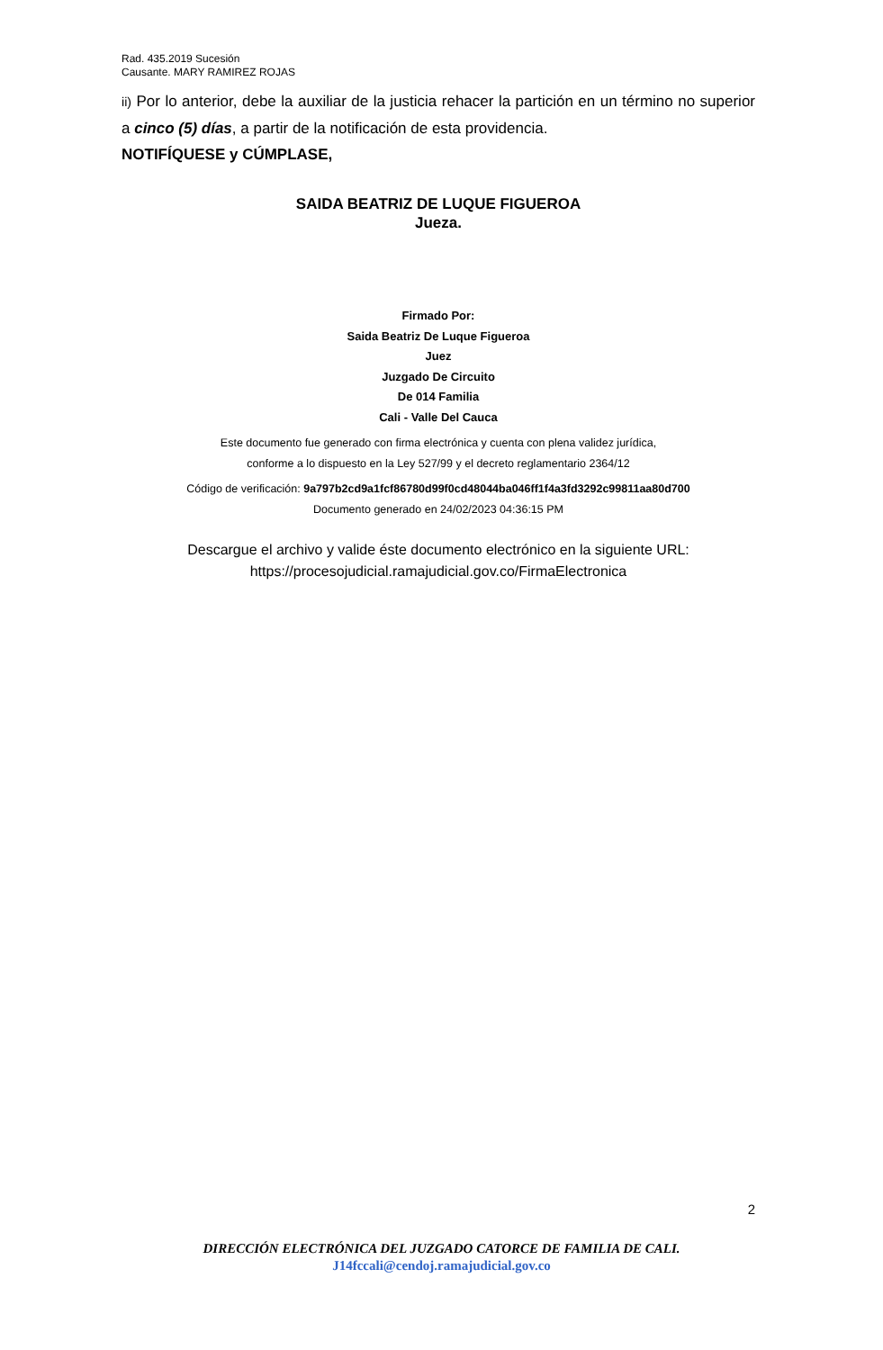Rad. 435.2019 Sucesión
Causante. MARY RAMIREZ ROJAS
ii) Por lo anterior, debe la auxiliar de la justicia rehacer la partición en un término no superior a cinco (5) días, a partir de la notificación de esta providencia.
NOTIFÍQUESE y CÚMPLASE,
SAIDA BEATRIZ DE LUQUE FIGUEROA
Jueza.
Firmado Por:
Saida Beatriz De Luque Figueroa
Juez
Juzgado De Circuito
De 014 Familia
Cali - Valle Del Cauca
Este documento fue generado con firma electrónica y cuenta con plena validez jurídica,
conforme a lo dispuesto en la Ley 527/99 y el decreto reglamentario 2364/12
Código de verificación: 9a797b2cd9a1fcf86780d99f0cd48044ba046ff1f4a3fd3292c99811aa80d700
Documento generado en 24/02/2023 04:36:15 PM
Descargue el archivo y valide éste documento electrónico en la siguiente URL:
https://procesojudicial.ramajudicial.gov.co/FirmaElectronica
2
DIRECCIÓN ELECTRÓNICA DEL JUZGADO CATORCE DE FAMILIA DE CALI.
J14fccali@cendoj.ramajudicial.gov.co